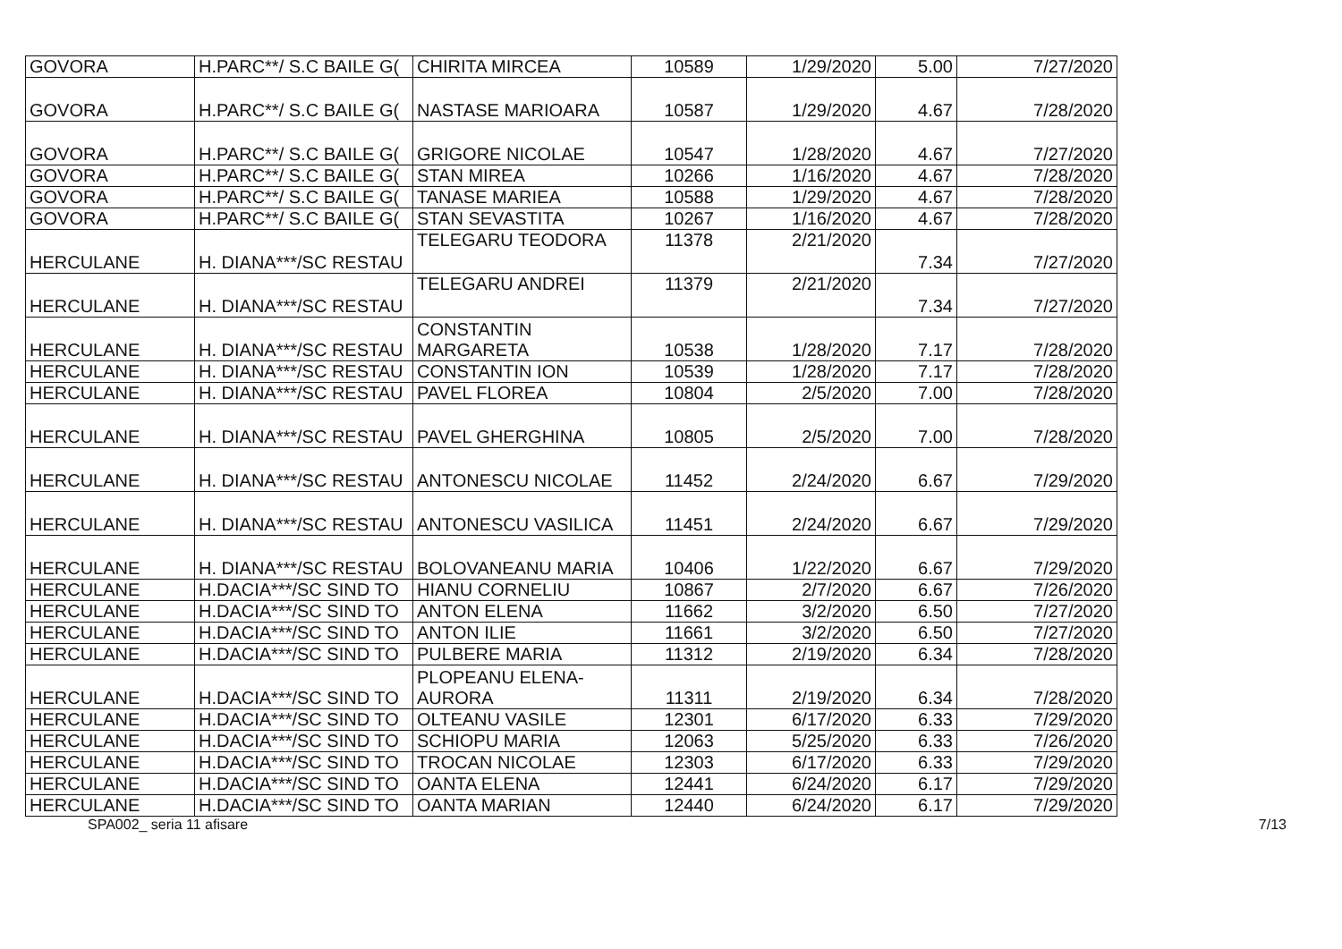| GOVORA | H.PARC**/ S.C BAILE G( | CHIRITA MIRCEA | 10589 | 1/29/2020 | 5.00 | 7/27/2020 |
| GOVORA | H.PARC**/ S.C BAILE G( | NASTASE MARIOARA | 10587 | 1/29/2020 | 4.67 | 7/28/2020 |
| GOVORA | H.PARC**/ S.C BAILE G( | GRIGORE NICOLAE | 10547 | 1/28/2020 | 4.67 | 7/27/2020 |
| GOVORA | H.PARC**/ S.C BAILE G( | STAN MIREA | 10266 | 1/16/2020 | 4.67 | 7/28/2020 |
| GOVORA | H.PARC**/ S.C BAILE G( | TANASE MARIEA | 10588 | 1/29/2020 | 4.67 | 7/28/2020 |
| GOVORA | H.PARC**/ S.C BAILE G( | STAN SEVASTITA | 10267 | 1/16/2020 | 4.67 | 7/28/2020 |
| HERCULANE | H. DIANA***/SC RESTAU | TELEGARU TEODORA | 11378 | 2/21/2020 | 7.34 | 7/27/2020 |
| HERCULANE | H. DIANA***/SC RESTAU | TELEGARU ANDREI | 11379 | 2/21/2020 | 7.34 | 7/27/2020 |
| HERCULANE | H. DIANA***/SC RESTAU | CONSTANTIN MARGARETA | 10538 | 1/28/2020 | 7.17 | 7/28/2020 |
| HERCULANE | H. DIANA***/SC RESTAU | CONSTANTIN ION | 10539 | 1/28/2020 | 7.17 | 7/28/2020 |
| HERCULANE | H. DIANA***/SC RESTAU | PAVEL FLOREA | 10804 | 2/5/2020 | 7.00 | 7/28/2020 |
| HERCULANE | H. DIANA***/SC RESTAU | PAVEL GHERGHINA | 10805 | 2/5/2020 | 7.00 | 7/28/2020 |
| HERCULANE | H. DIANA***/SC RESTAU | ANTONESCU NICOLAE | 11452 | 2/24/2020 | 6.67 | 7/29/2020 |
| HERCULANE | H. DIANA***/SC RESTAU | ANTONESCU VASILICA | 11451 | 2/24/2020 | 6.67 | 7/29/2020 |
| HERCULANE | H. DIANA***/SC RESTAU | BOLOVANEANU MARIA | 10406 | 1/22/2020 | 6.67 | 7/29/2020 |
| HERCULANE | H.DACIA***/SC SIND TO | HIANU CORNELIU | 10867 | 2/7/2020 | 6.67 | 7/26/2020 |
| HERCULANE | H.DACIA***/SC SIND TO | ANTON ELENA | 11662 | 3/2/2020 | 6.50 | 7/27/2020 |
| HERCULANE | H.DACIA***/SC SIND TO | ANTON ILIE | 11661 | 3/2/2020 | 6.50 | 7/27/2020 |
| HERCULANE | H.DACIA***/SC SIND TO | PULBERE MARIA | 11312 | 2/19/2020 | 6.34 | 7/28/2020 |
| HERCULANE | H.DACIA***/SC SIND TO | PLOPEANU ELENA- AURORA | 11311 | 2/19/2020 | 6.34 | 7/28/2020 |
| HERCULANE | H.DACIA***/SC SIND TO | OLTEANU VASILE | 12301 | 6/17/2020 | 6.33 | 7/29/2020 |
| HERCULANE | H.DACIA***/SC SIND TO | SCHIOPU MARIA | 12063 | 5/25/2020 | 6.33 | 7/26/2020 |
| HERCULANE | H.DACIA***/SC SIND TO | TROCAN NICOLAE | 12303 | 6/17/2020 | 6.33 | 7/29/2020 |
| HERCULANE | H.DACIA***/SC SIND TO | OANTA ELENA | 12441 | 6/24/2020 | 6.17 | 7/29/2020 |
| HERCULANE | H.DACIA***/SC SIND TO | OANTA MARIAN | 12440 | 6/24/2020 | 6.17 | 7/29/2020 |
SPA002_ seria 11 afisare 7/13